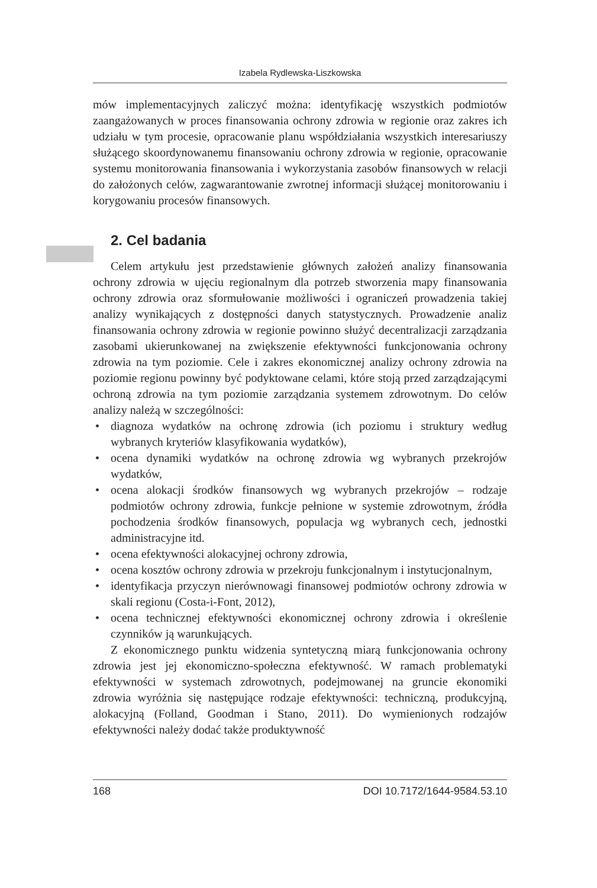Izabela Rydlewska-Liszkowska
mów implementacyjnych zaliczyć można: identyfikację wszystkich podmiotów zaangażowanych w proces finansowania ochrony zdrowia w regionie oraz zakres ich udziału w tym procesie, opracowanie planu współdziałania wszystkich interesariuszy służącego skoordynowanemu finansowaniu ochrony zdrowia w regionie, opracowanie systemu monitorowania finansowania i wykorzystania zasobów finansowych w relacji do założonych celów, zagwarantowanie zwrotnej informacji służącej monitorowaniu i korygowaniu procesów finansowych.
2. Cel badania
Celem artykułu jest przedstawienie głównych założeń analizy finansowania ochrony zdrowia w ujęciu regionalnym dla potrzeb stworzenia mapy finansowania ochrony zdrowia oraz sformułowanie możliwości i ograniczeń prowadzenia takiej analizy wynikających z dostępności danych statystycznych. Prowadzenie analiz finansowania ochrony zdrowia w regionie powinno służyć decentralizacji zarządzania zasobami ukierunkowanej na zwiększenie efektywności funkcjonowania ochrony zdrowia na tym poziomie. Cele i zakres ekonomicznej analizy ochrony zdrowia na poziomie regionu powinny być podyktowane celami, które stoją przed zarządzającymi ochroną zdrowia na tym poziomie zarządzania systemem zdrowotnym. Do celów analizy należą w szczególności:
• diagnoza wydatków na ochronę zdrowia (ich poziomu i struktury według wybranych kryteriów klasyfikowania wydatków),
• ocena dynamiki wydatków na ochronę zdrowia wg wybranych przekrojów wydatków,
• ocena alokacji środków finansowych wg wybranych przekrojów – rodzaje podmiotów ochrony zdrowia, funkcje pełnione w systemie zdrowotnym, źródła pochodzenia środków finansowych, populacja wg wybranych cech, jednostki administracyjne itd.
• ocena efektywności alokacyjnej ochrony zdrowia,
• ocena kosztów ochrony zdrowia w przekroju funkcjonalnym i instytucjonalnym,
• identyfikacja przyczyn nierównowagi finansowej podmiotów ochrony zdrowia w skali regionu (Costa-i-Font, 2012),
• ocena technicznej efektywności ekonomicznej ochrony zdrowia i określenie czynników ją warunkujących.
Z ekonomicznego punktu widzenia syntetyczną miarą funkcjonowania ochrony zdrowia jest jej ekonomiczno-społeczna efektywność. W ramach problematyki efektywności w systemach zdrowotnych, podejmowanej na gruncie ekonomiki zdrowia wyróżnia się następujące rodzaje efektywności: techniczną, produkcyjną, alokacyjną (Folland, Goodman i Stano, 2011). Do wymienionych rodzajów efektywności należy dodać także produktywność
168 DOI 10.7172/1644-9584.53.10